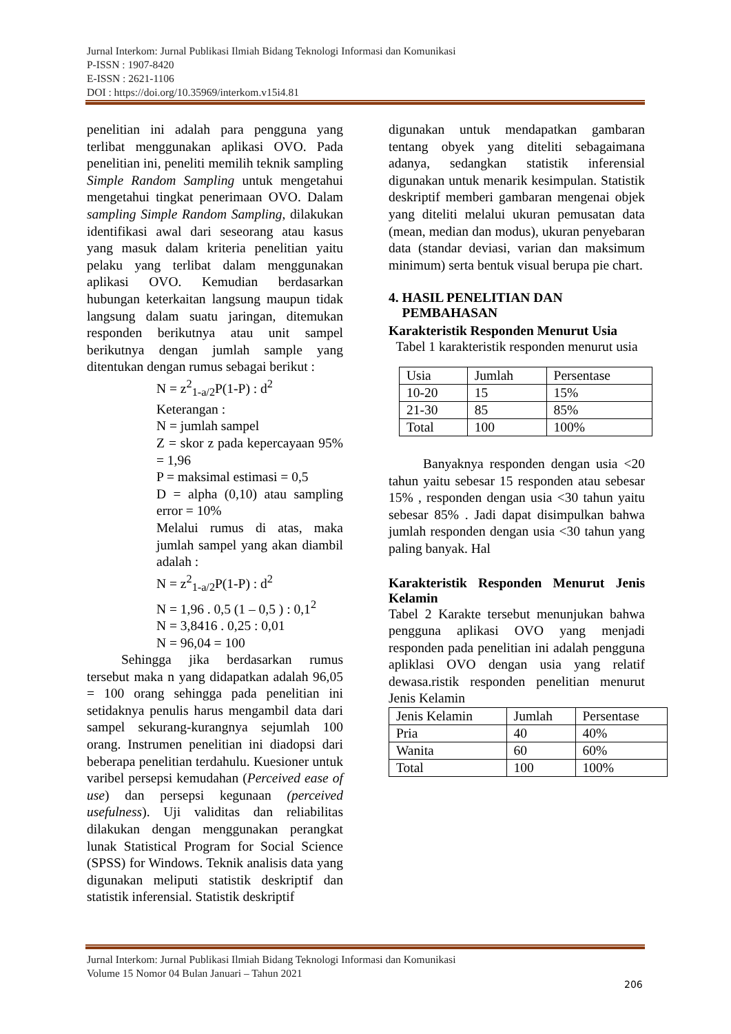Jurnal Interkom: Jurnal Publikasi Ilmiah Bidang Teknologi Informasi dan Komunikasi
P-ISSN : 1907-8420
E-ISSN : 2621-1106
DOI : https://doi.org/10.35969/interkom.v15i4.81
penelitian ini adalah para pengguna yang terlibat menggunakan aplikasi OVO. Pada penelitian ini, peneliti memilih teknik sampling Simple Random Sampling untuk mengetahui mengetahui tingkat penerimaan OVO. Dalam sampling Simple Random Sampling, dilakukan identifikasi awal dari seseorang atau kasus yang masuk dalam kriteria penelitian yaitu pelaku yang terlibat dalam menggunakan aplikasi OVO. Kemudian berdasarkan hubungan keterkaitan langsung maupun tidak langsung dalam suatu jaringan, ditemukan responden berikutnya atau unit sampel berikutnya dengan jumlah sample yang ditentukan dengan rumus sebagai berikut :
N = z<sup>2</sup><sub>1-a/2</sub>P(1-P) : d<sup>2</sup>
Keterangan :
N = jumlah sampel
Z = skor z pada kepercayaan 95% = 1,96
P = maksimal estimasi = 0,5
D = alpha (0,10) atau sampling error = 10%
Melalui rumus di atas, maka jumlah sampel yang akan diambil adalah :
N = z<sup>2</sup><sub>1-a/2</sub>P(1-P) : d<sup>2</sup>
N = 1,96 . 0,5 (1 – 0,5 ) : 0,1<sup>2</sup>
N = 3,8416 . 0,25 : 0,01
N = 96,04 = 100
Sehingga jika berdasarkan rumus tersebut maka n yang didapatkan adalah 96,05 = 100 orang sehingga pada penelitian ini setidaknya penulis harus mengambil data dari sampel sekurang-kurangnya sejumlah 100 orang. Instrumen penelitian ini diadopsi dari beberapa penelitian terdahulu. Kuesioner untuk varibel persepsi kemudahan (Perceived ease of use) dan persepsi kegunaan (perceived usefulness). Uji validitas dan reliabilitas dilakukan dengan menggunakan perangkat lunak Statistical Program for Social Science (SPSS) for Windows. Teknik analisis data yang digunakan meliputi statistik deskriptif dan statistik inferensial. Statistik deskriptif
digunakan untuk mendapatkan gambaran tentang obyek yang diteliti sebagaimana adanya, sedangkan statistik inferensial digunakan untuk menarik kesimpulan. Statistik deskriptif memberi gambaran mengenai objek yang diteliti melalui ukuran pemusatan data (mean, median dan modus), ukuran penyebaran data (standar deviasi, varian dan maksimum minimum) serta bentuk visual berupa pie chart.
4. HASIL PENELITIAN DAN
PEMBAHASAN
Karakteristik Responden Menurut Usia
Tabel 1 karakteristik responden menurut usia
| Usia | Jumlah | Persentase |
| 10-20 | 15 | 15% |
| 21-30 | 85 | 85% |
| Total | 100 | 100% |
Banyaknya responden dengan usia <20 tahun yaitu sebesar 15 responden atau sebesar 15% , responden dengan usia <30 tahun yaitu sebesar 85% . Jadi dapat disimpulkan bahwa jumlah responden dengan usia <30 tahun yang paling banyak. Hal
Karakteristik Responden Menurut Jenis Kelamin
Tabel 2 Karakte tersebut menunjukan bahwa pengguna aplikasi OVO yang menjadi responden pada penelitian ini adalah pengguna apliklasi OVO dengan usia yang relatif dewasa.ristik responden penelitian menurut Jenis Kelamin
| Jenis Kelamin | Jumlah | Persentase |
| Pria | 40 | 40% |
| Wanita | 60 | 60% |
| Total | 100 | 100% |
Jurnal Interkom: Jurnal Publikasi Ilmiah Bidang Teknologi Informasi dan Komunikasi
Volume 15 Nomor 04 Bulan Januari – Tahun 2021
206